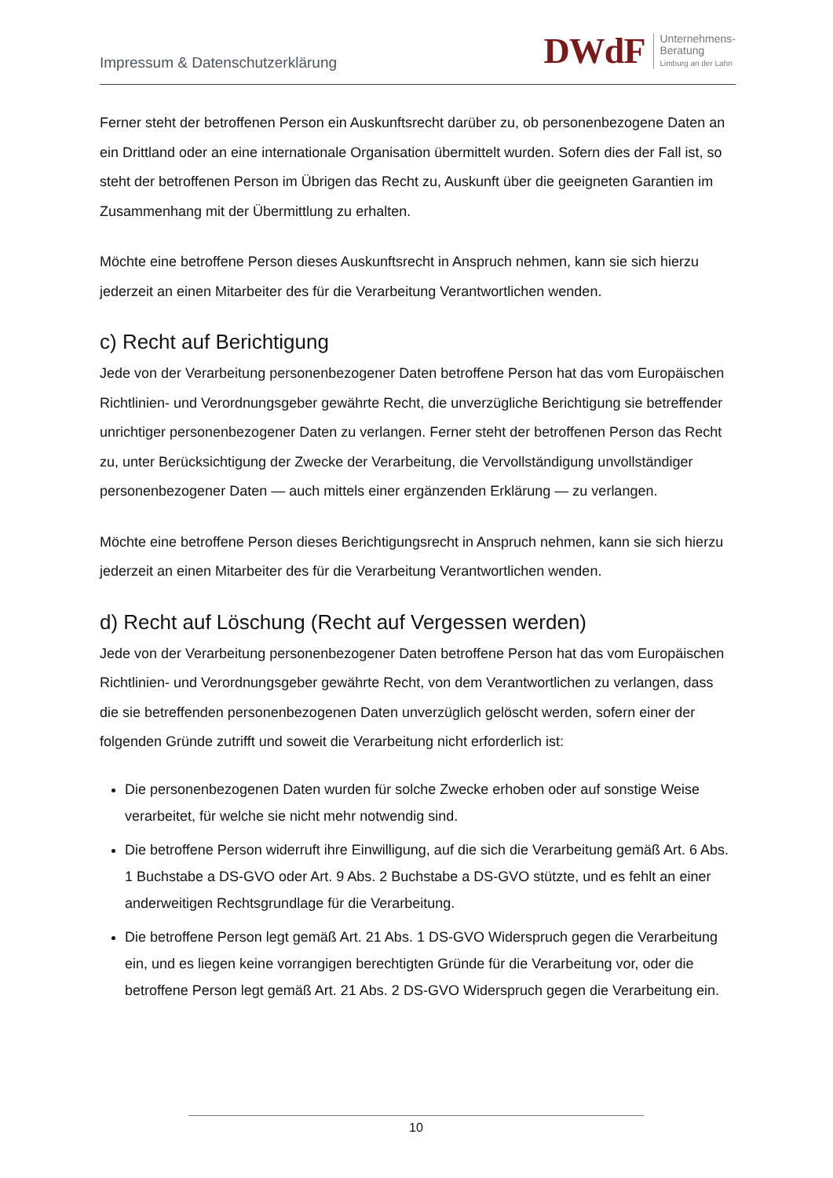Impressum & Datenschutzerklärung
DWdF Unternehmens-
Beratung
Limburg an der Lahn
Ferner steht der betroffenen Person ein Auskunftsrecht darüber zu, ob personenbezogene Daten an ein Drittland oder an eine internationale Organisation übermittelt wurden. Sofern dies der Fall ist, so steht der betroffenen Person im Übrigen das Recht zu, Auskunft über die geeigneten Garantien im Zusammenhang mit der Übermittlung zu erhalten.
Möchte eine betroffene Person dieses Auskunftsrecht in Anspruch nehmen, kann sie sich hierzu jederzeit an einen Mitarbeiter des für die Verarbeitung Verantwortlichen wenden.
c) Recht auf Berichtigung
Jede von der Verarbeitung personenbezogener Daten betroffene Person hat das vom Europäischen Richtlinien- und Verordnungsgeber gewährte Recht, die unverzügliche Berichtigung sie betreffender unrichtiger personenbezogener Daten zu verlangen. Ferner steht der betroffenen Person das Recht zu, unter Berücksichtigung der Zwecke der Verarbeitung, die Vervollständigung unvollständiger personenbezogener Daten — auch mittels einer ergänzenden Erklärung — zu verlangen.
Möchte eine betroffene Person dieses Berichtigungsrecht in Anspruch nehmen, kann sie sich hierzu jederzeit an einen Mitarbeiter des für die Verarbeitung Verantwortlichen wenden.
d) Recht auf Löschung (Recht auf Vergessen werden)
Jede von der Verarbeitung personenbezogener Daten betroffene Person hat das vom Europäischen Richtlinien- und Verordnungsgeber gewährte Recht, von dem Verantwortlichen zu verlangen, dass die sie betreffenden personenbezogenen Daten unverzüglich gelöscht werden, sofern einer der folgenden Gründe zutrifft und soweit die Verarbeitung nicht erforderlich ist:
Die personenbezogenen Daten wurden für solche Zwecke erhoben oder auf sonstige Weise verarbeitet, für welche sie nicht mehr notwendig sind.
Die betroffene Person widerruft ihre Einwilligung, auf die sich die Verarbeitung gemäß Art. 6 Abs. 1 Buchstabe a DS-GVO oder Art. 9 Abs. 2 Buchstabe a DS-GVO stützte, und es fehlt an einer anderweitigen Rechtsgrundlage für die Verarbeitung.
Die betroffene Person legt gemäß Art. 21 Abs. 1 DS-GVO Widerspruch gegen die Verarbeitung ein, und es liegen keine vorrangigen berechtigten Gründe für die Verarbeitung vor, oder die betroffene Person legt gemäß Art. 21 Abs. 2 DS-GVO Widerspruch gegen die Verarbeitung ein.
10